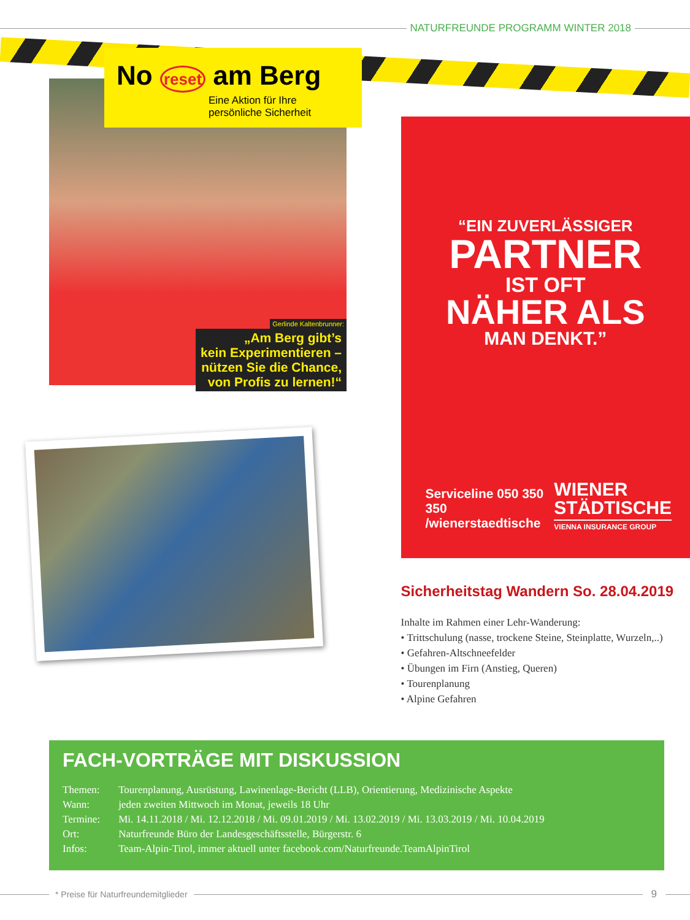NATURFREUNDE PROGRAMM WINTER 2018
No reset am Berg
Eine Aktion für Ihre persönliche Sicherheit
Gerlinde Kaltenbrunner:
„Am Berg gibt’s
kein Experimentieren –
nützen Sie die Chance,
von Profis zu lernen!“
“EIN ZUVERLÄSSIGER
PARTNER
IST OFT
NÄHER ALS
MAN DENKT.”
Serviceline 050 350 350
/wienerstaedtische
WIENER
STÄDTISCHE
VIENNA INSURANCE GROUP
Sicherheitstag Wandern So. 28.04.2019
Inhalte im Rahmen einer Lehr-Wanderung:
• Trittschulung (nasse, trockene Steine, Steinplatte, Wurzeln,..)
• Gefahren-Altschneefelder
• Übungen im Firn (Anstieg, Queren)
• Tourenplanung
• Alpine Gefahren
FACH-VORTRÄGE MIT DISKUSSION
| Themen: | Tourenplanung, Ausrüstung, Lawinenlage-Bericht (LLB), Orientierung, Medizinische Aspekte |
| Wann: | jeden zweiten Mittwoch im Monat, jeweils 18 Uhr |
| Termine: | Mi. 14.11.2018 / Mi. 12.12.2018 / Mi. 09.01.2019 / Mi. 13.02.2019 / Mi. 13.03.2019 / Mi. 10.04.2019 |
| Ort: | Naturfreunde Büro der Landesgeschäftsstelle, Bürgerstr. 6 |
| Infos: | Team-Alpin-Tirol, immer aktuell unter facebook.com/Naturfreunde.TeamAlpinTirol |
* Preise für Naturfreundemitglieder
9